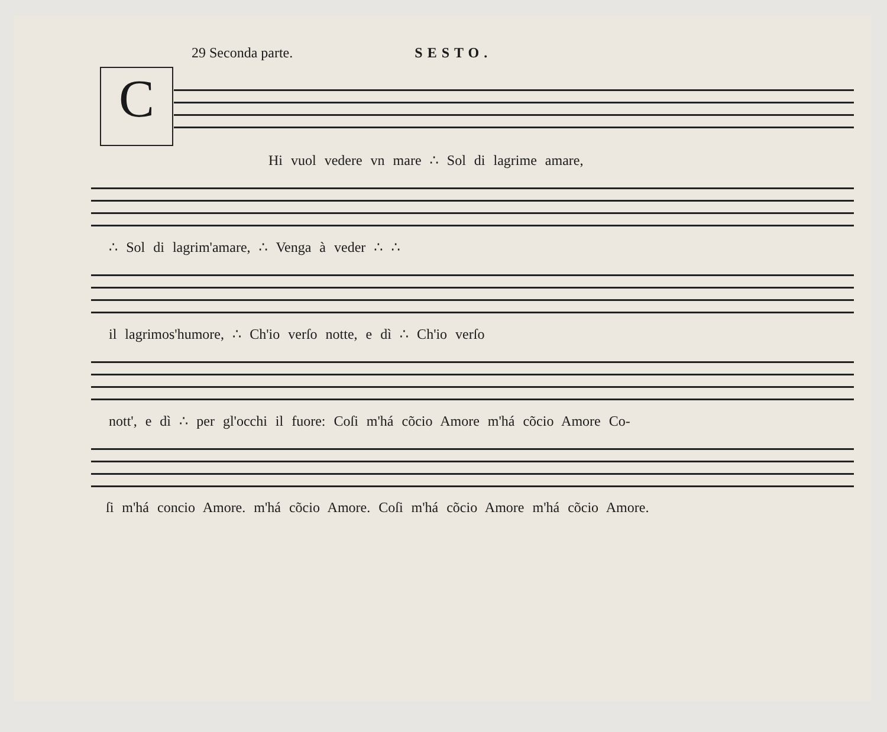29 Seconda parte. SESTO.
C
Hi vuol vedere vn mare ∴ Sol di lagrime amare,
∴ Sol di lagrim'amare, ∴ Venga à veder ∴ ∴
il lagrimos'humore, ∴ Ch'io verſo notte, e dì ∴ Ch'io verſo
nott', e dì ∴ per gl'occhi il fuore: Coſi m'há cõcio Amore m'há cõcio Amore Co-
ſi m'há concio Amore. m'há cõcio Amore. Coſi m'há cõcio Amore m'há cõcio Amore.